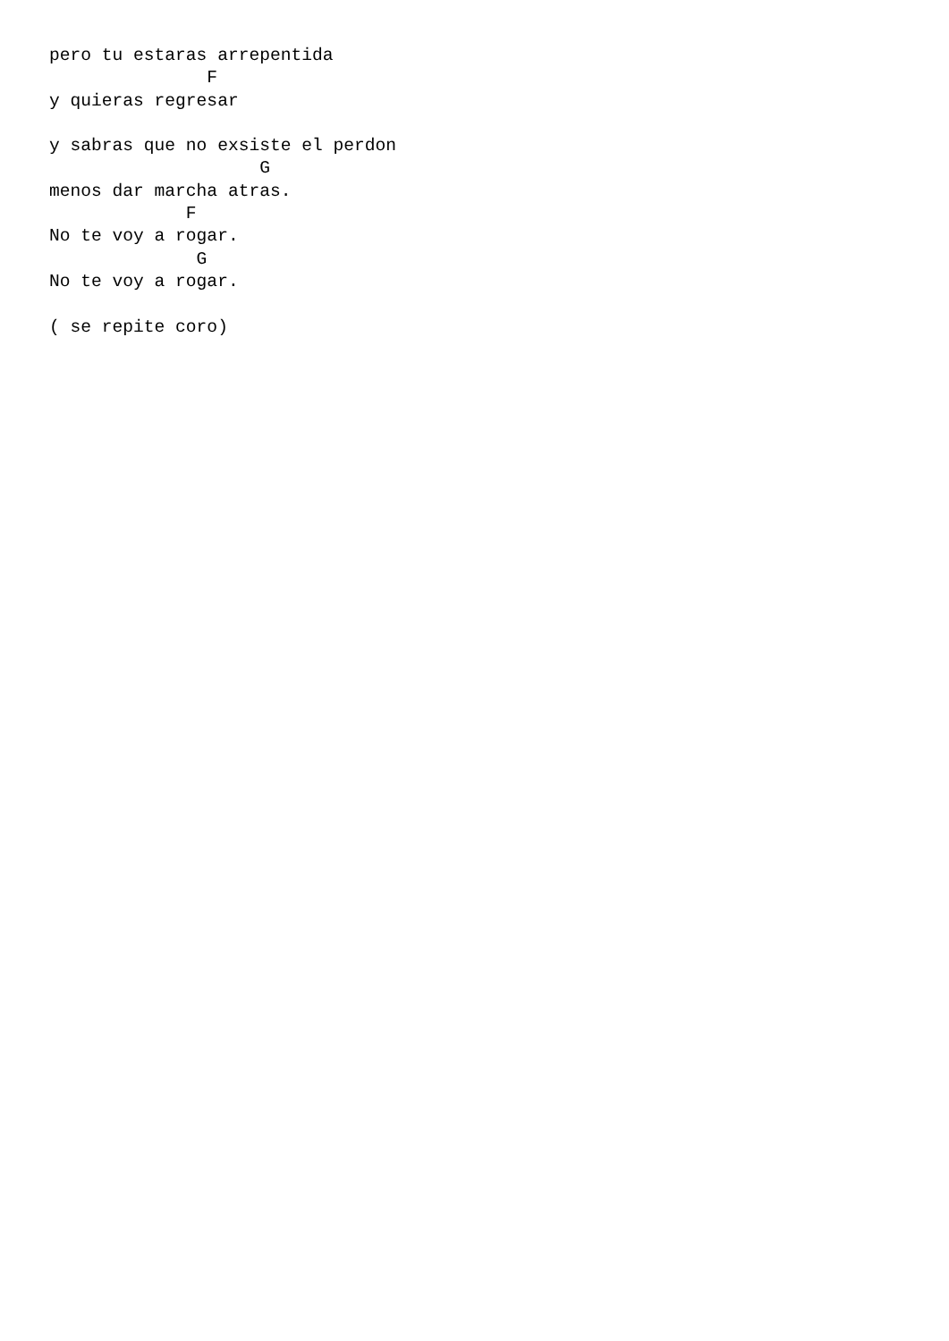pero tu estaras arrepentida
               F
y quieras regresar

y sabras que no exsiste el perdon
                    G
menos dar marcha atras.
             F
No te voy a rogar.
              G
No te voy a rogar.

( se repite coro)